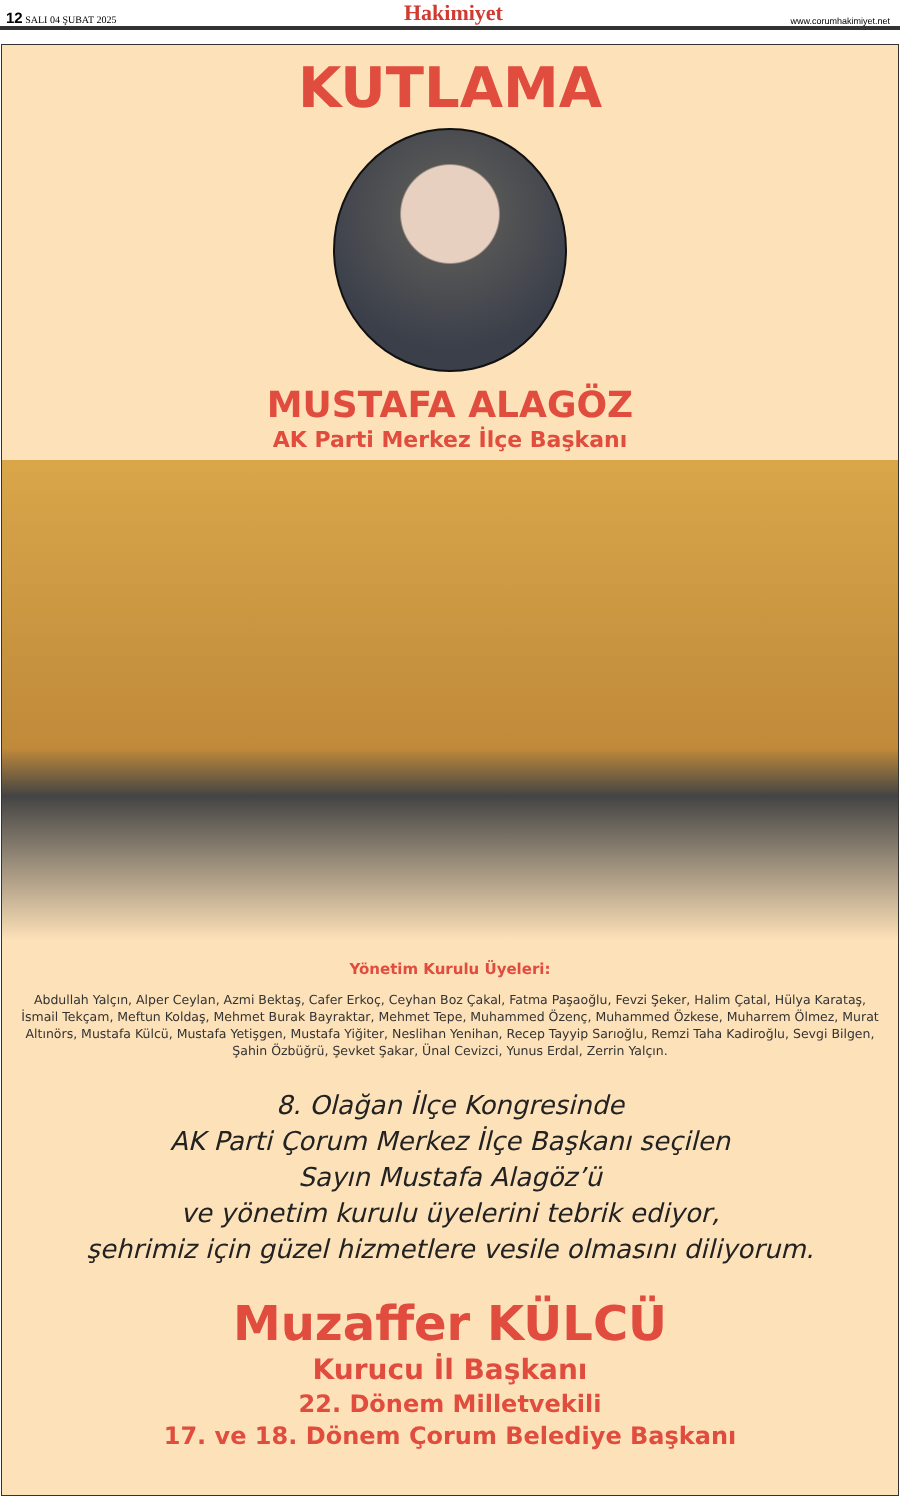12 SALI 04 ŞUBAT 2025 Hakimiyet www.corumhakimiyet.net
KUTLAMA
MUSTAFA ALAGÖZ
AK Parti Merkez İlçe Başkanı
Yönetim Kurulu Üyeleri:
Abdullah Yalçın, Alper Ceylan, Azmi Bektaş, Cafer Erkoç, Ceyhan Boz Çakal, Fatma Paşaoğlu, Fevzi Şeker, Halim Çatal, Hülya Karataş, İsmail Tekçam, Meftun Koldaş, Mehmet Burak Bayraktar, Mehmet Tepe, Muhammed Özenç, Muhammed Özkese, Muharrem Ölmez, Murat Altınörs, Mustafa Külcü, Mustafa Yetişgen, Mustafa Yiğiter, Neslihan Yenihan, Recep Tayyip Sarıoğlu, Remzi Taha Kadiroğlu, Sevgi Bilgen, Şahin Özbüğrü, Şevket Şakar, Ünal Cevizci, Yunus Erdal, Zerrin Yalçın.
8. Olağan İlçe Kongresinde
AK Parti Çorum Merkez İlçe Başkanı seçilen
Sayın Mustafa Alagöz’ü
ve yönetim kurulu üyelerini tebrik ediyor,
şehrimiz için güzel hizmetlere vesile olmasını diliyorum.
Muzaffer KÜLCÜ
Kurucu İl Başkanı
22. Dönem Milletvekili
17. ve 18. Dönem Çorum Belediye Başkanı